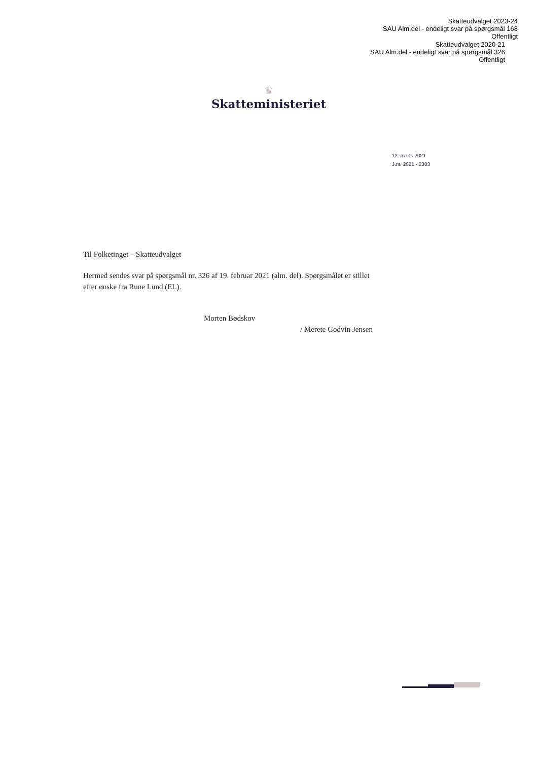Skatteudvalget 2023-24
SAU Alm.del - endeligt svar på spørgsmål 168
Offentligt
Skatteudvalget 2020-21
SAU Alm.del - endeligt svar på spørgsmål 326
Offentligt
♛
Skatteministeriet
12. marts 2021
J.nr. 2021 - 2303
Til Folketinget – Skatteudvalget
Hermed sendes svar på spørgsmål nr. 326 af 19. februar 2021 (alm. del). Spørgsmålet er stillet efter ønske fra Rune Lund (EL).
Morten Bødskov
/ Merete Godvin Jensen